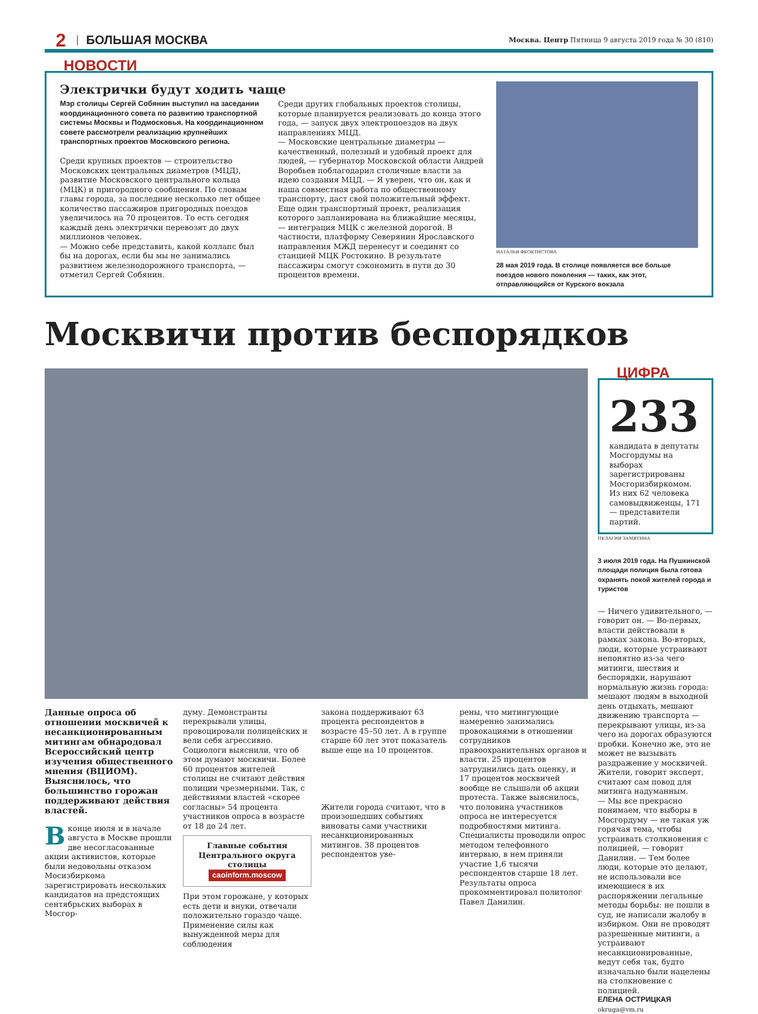2 БОЛЬШАЯ МОСКВА Москва. Центр Пятница 9 августа 2019 года № 30 (810)
НОВОСТИ
Электрички будут ходить чаще
Мэр столицы Сергей Собянин выступил на заседании координационного совета по развитию транспортной системы Москвы и Подмосковья. На координационном совете рассмотрели реализацию крупнейших транспортных проектов Московского региона.
Среди крупных проектов — строительство Московских центральных диаметров (МЦД), развитие Московского центрального кольца (МЦК) и пригородного сообщения. По словам главы города, за последние несколько лет общее количество пассажиров пригородных поездов увеличилось на 70 процентов. То есть сегодня каждый день электрички перевозят до двух миллионов человек.
— Можно себе представить, какой коллапс был бы на дорогах, если бы мы не занимались развитием железнодорожного транспорта, — отметил Сергей Собянин.
Среди других глобальных проектов столицы, которые планируется реализовать до конца этого года, — запуск двух электропоездов на двух направлениях МЦД.
— Московские центральные диаметры — качественный, полезный и удобный проект для людей, — губернатор Московской области Андрей Воробьев поблагодарил столичные власти за идею создания МЦД. — Я уверен, что он, как и наша совместная работа по общественному транспорту, даст свой положительный эффект.
Еще один транспортный проект, реализация которого запланирована на ближайшие месяцы, — интеграция МЦК с железной дорогой. В частности, платформу Северянин Ярославского направления МЖД перенесут и соединят со станцией МЦК Ростокино. В результате пассажиры смогут сэкономить в пути до 30 процентов времени.
НАТАЛЬЯ ФЕОКТИСТОВА
28 мая 2019 года. В столице появляется все больше поездов нового поколения — таких, как этот, отправляющийся от Курского вокзала
Москвичи против беспорядков
Данные опроса об отношении москвичей к несанкционированным митингам обнародовал Всероссийский центр изучения общественного мнения (ВЦИОМ). Выяснилось, что большинство горожан поддерживают действия властей.
В конце июля и в начале августа в Москве прошли две несогласованные акции активистов, которые были недовольны отказом Мосизбиркома зарегистрировать нескольких кандидатов на предстоящих сентябрьских выборах в Мосгор-
думу. Демонстранты перекрывали улицы, провоцировали полицейских и вели себя агрессивно. Социологи выяснили, что об этом думают москвичи. Более 60 процентов жителей столицы не считают действия полиции чрезмерными. Так, с действиями властей «скорее согласны» 54 процента участников опроса в возрасте от 18 до 24 лет.
Главные события Центрального округа столицы
caoinform.moscow
При этом горожане, у которых есть дети и внуки, отвечали положительно гораздо чаще. Применение силы как вынужденной меры для соблюдения
закона поддерживают 63 процента респондентов в возрасте 45–50 лет. А в группе старше 60 лет этот показатель выше еще на 10 процентов.
Жители города считают, что в произошедших событиях виноваты сами участники несанкционированных митингов. 38 процентов респондентов уве-
рены, что митингующие намеренно занимались провокациями в отношении сотрудников правоохранительных органов и власти. 25 процентов затруднились дать оценку, и 17 процентов москвичей вообще не слышали об акции протеста. Также выяснилось, что половина участников опроса не интересуется подробностями митинга.
Специалисты проводили опрос методом телефонного интервью, в нем приняли участие 1,6 тысячи респондентов старше 18 лет. Результаты опроса прокомментировал политолог Павел Данилин.
ЦИФРА
233
кандидата в депутаты Мосгордумы на выборах зарегистрированы Мосгоризбиркомом. Из них 62 человека самовыдвиженцы, 171 — представители партий.
ПЕЛАГИЯ ЗАМЯТИНА
3 июля 2019 года. На Пушкинской площади полиция была готова охранять покой жителей города и туристов
— Ничего удивительного, — говорит он. — Во-первых, власти действовали в рамках закона. Во-вторых, люди, которые устраивают непонятно из-за чего митинги, шествия и беспорядки, нарушают нормальную жизнь города: мешают людям в выходной день отдыхать, мешают движению транспорта — перекрывают улицы, из-за чего на дорогах образуются пробки. Конечно же, это не может не вызывать раздражение у москвичей.
Жители, говорит эксперт, считают сам повод для митинга надуманным.
— Мы все прекрасно понимаем, что выборы в Мосгордуму — не такая уж горячая тема, чтобы устраивать столкновения с полицией, — говорит Данилин. — Тем более люди, которые это делают, не использовали все имеющиеся в их распоряжении легальные методы борьбы: не пошли в суд, не написали жалобу в избирком. Они не проводят разрешенные митинги, а устраивают несанкционированные, ведут себя так, будто изначально были нацелены на столкновение с полицией.
ЕЛЕНА ОСТРИЦКАЯ
okruga@vm.ru